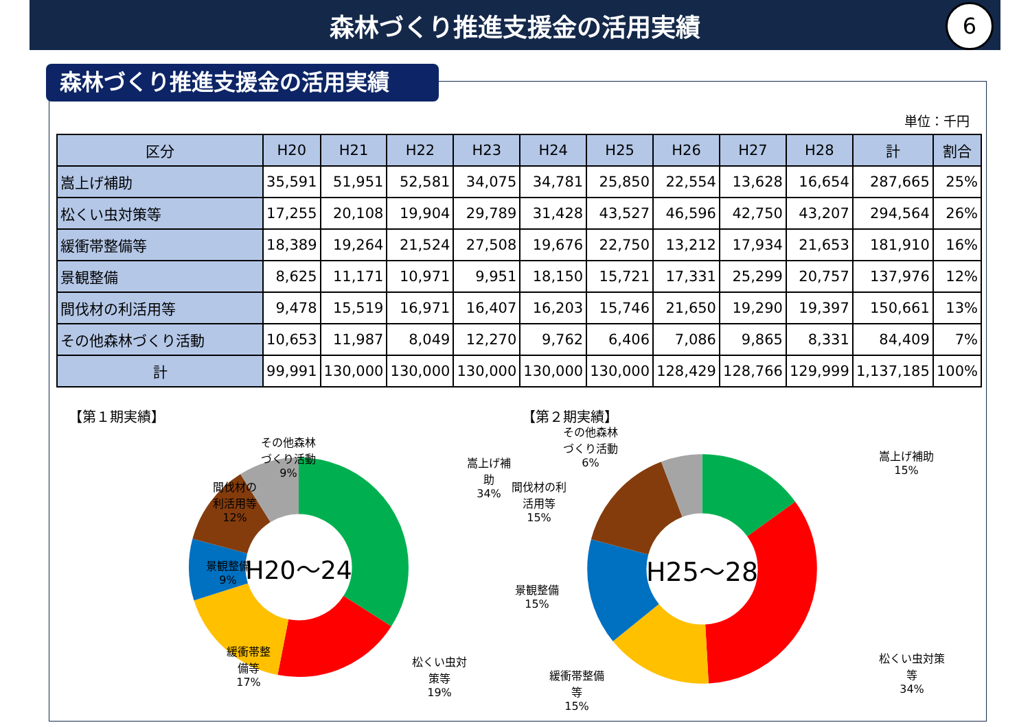森林づくり推進支援金の活用実績
6
森林づくり推進支援金の活用実績
単位：千円
| 区分 | H20 | H21 | H22 | H23 | H24 | H25 | H26 | H27 | H28 | 計 | 割合 |
| --- | --- | --- | --- | --- | --- | --- | --- | --- | --- | --- | --- |
| 嵩上げ補助 | 35,591 | 51,951 | 52,581 | 34,075 | 34,781 | 25,850 | 22,554 | 13,628 | 16,654 | 287,665 | 25% |
| 松くい虫対策等 | 17,255 | 20,108 | 19,904 | 29,789 | 31,428 | 43,527 | 46,596 | 42,750 | 43,207 | 294,564 | 26% |
| 緩衝帯整備等 | 18,389 | 19,264 | 21,524 | 27,508 | 19,676 | 22,750 | 13,212 | 17,934 | 21,653 | 181,910 | 16% |
| 景観整備 | 8,625 | 11,171 | 10,971 | 9,951 | 18,150 | 15,721 | 17,331 | 25,299 | 20,757 | 137,976 | 12% |
| 間伐材の利活用等 | 9,478 | 15,519 | 16,971 | 16,407 | 16,203 | 15,746 | 21,650 | 19,290 | 19,397 | 150,661 | 13% |
| その他森林づくり活動 | 10,653 | 11,987 | 8,049 | 12,270 | 9,762 | 6,406 | 7,086 | 9,865 | 8,331 | 84,409 | 7% |
| 計 | 99,991 | 130,000 | 130,000 | 130,000 | 130,000 | 130,000 | 128,429 | 128,766 | 129,999 | 1,137,185 | 100% |
【第１期実績】
H20～24
嵩上げ補
助
34%
その他森林
づくり活動
9%
間伐材の
利活用等
12%
景観整備
9%
緩衝帯整
備等
17%
松くい虫対
策等
19%
【第２期実績】
H25～28
嵩上げ補助
15%
その他森林
づくり活動
6%
間伐材の利
活用等
15%
景観整備
15%
緩衝帯整備
等
15%
松くい虫対策
等
34%